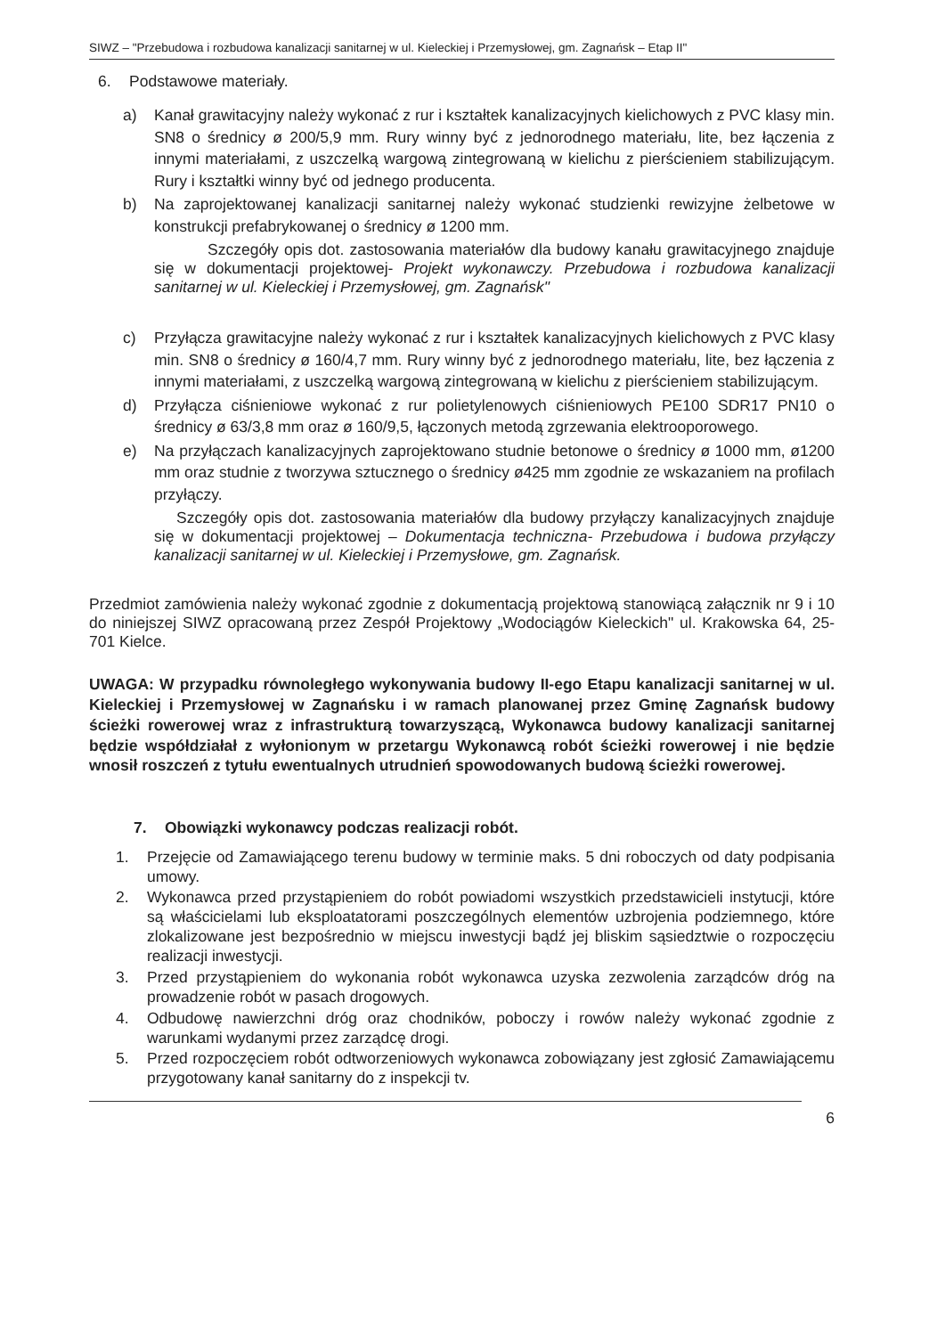SIWZ – "Przebudowa i rozbudowa kanalizacji sanitarnej w ul. Kieleckiej i Przemysłowej, gm. Zagnańsk – Etap II"
6. Podstawowe materiały.
a) Kanał grawitacyjny należy wykonać z rur i kształtek kanalizacyjnych kielichowych z PVC klasy min. SN8 o średnicy ø 200/5,9 mm. Rury winny być z jednorodnego materiału, lite, bez łączenia z innymi materiałami, z uszczelką wargową zintegrowaną w kielichu z pierścieniem stabilizującym. Rury i kształtki winny być od jednego producenta.
b) Na zaprojektowanej kanalizacji sanitarnej należy wykonać studzienki rewizyjne żelbetowe w konstrukcji prefabrykowanej o średnicy ø 1200 mm.
Szczegóły opis dot. zastosowania materiałów dla budowy kanału grawitacyjnego znajduje się w dokumentacji projektowej- Projekt wykonawczy. Przebudowa i rozbudowa kanalizacji sanitarnej w ul. Kieleckiej i Przemysłowej, gm. Zagnańsk"
c) Przyłącza grawitacyjne należy wykonać z rur i kształtek kanalizacyjnych kielichowych z PVC klasy min. SN8 o średnicy ø 160/4,7 mm. Rury winny być z jednorodnego materiału, lite, bez łączenia z innymi materiałami, z uszczelką wargową zintegrowaną w kielichu z pierścieniem stabilizującym.
d) Przyłącza ciśnieniowe wykonać z rur polietylenowych ciśnieniowych PE100 SDR17 PN10 o średnicy ø 63/3,8 mm oraz ø 160/9,5, łączonych metodą zgrzewania elektrooporowego.
e) Na przyłączach kanalizacyjnych zaprojektowano studnie betonowe o średnicy ø 1000 mm, ø1200 mm oraz studnie z tworzywa sztucznego o średnicy ø425 mm zgodnie ze wskazaniem na profilach przyłączy.
Szczegóły opis dot. zastosowania materiałów dla budowy przyłączy kanalizacyjnych znajduje się w dokumentacji projektowej – Dokumentacja techniczna- Przebudowa i budowa przyłączy kanalizacji sanitarnej w ul. Kieleckiej i Przemysłowe, gm. Zagnańsk.
Przedmiot zamówienia należy wykonać zgodnie z dokumentacją projektową stanowiącą załącznik nr 9 i 10 do niniejszej SIWZ opracowaną przez Zespół Projektowy „Wodociągów Kieleckich" ul. Krakowska 64, 25-701 Kielce.
UWAGA: W przypadku równoległego wykonywania budowy II-ego Etapu kanalizacji sanitarnej w ul. Kieleckiej i Przemysłowej w Zagnańsku i w ramach planowanej przez Gminę Zagnańsk budowy ścieżki rowerowej wraz z infrastrukturą towarzyszącą, Wykonawca budowy kanalizacji sanitarnej będzie współdziałał z wyłonionym w przetargu Wykonawcą robót ścieżki rowerowej i nie będzie wnosił roszczeń z tytułu ewentualnych utrudnień spowodowanych budową ścieżki rowerowej.
7. Obowiązki wykonawcy podczas realizacji robót.
1. Przejęcie od Zamawiającego terenu budowy w terminie maks. 5 dni roboczych od daty podpisania umowy.
2. Wykonawca przed przystąpieniem do robót powiadomi wszystkich przedstawicieli instytucji, które są właścicielami lub eksploatatorami poszczególnych elementów uzbrojenia podziemnego, które zlokalizowane jest bezpośrednio w miejscu inwestycji bądź jej bliskim sąsiedztwie o rozpoczęciu realizacji inwestycji.
3. Przed przystąpieniem do wykonania robót wykonawca uzyska zezwolenia zarządców dróg na prowadzenie robót w pasach drogowych.
4. Odbudowę nawierzchni dróg oraz chodników, poboczy i rowów należy wykonać zgodnie z warunkami wydanymi przez zarządcę drogi.
5. Przed rozpoczęciem robót odtworzeniowych wykonawca zobowiązany jest zgłosić Zamawiającemu przygotowany kanał sanitarny do z inspekcji tv.
6